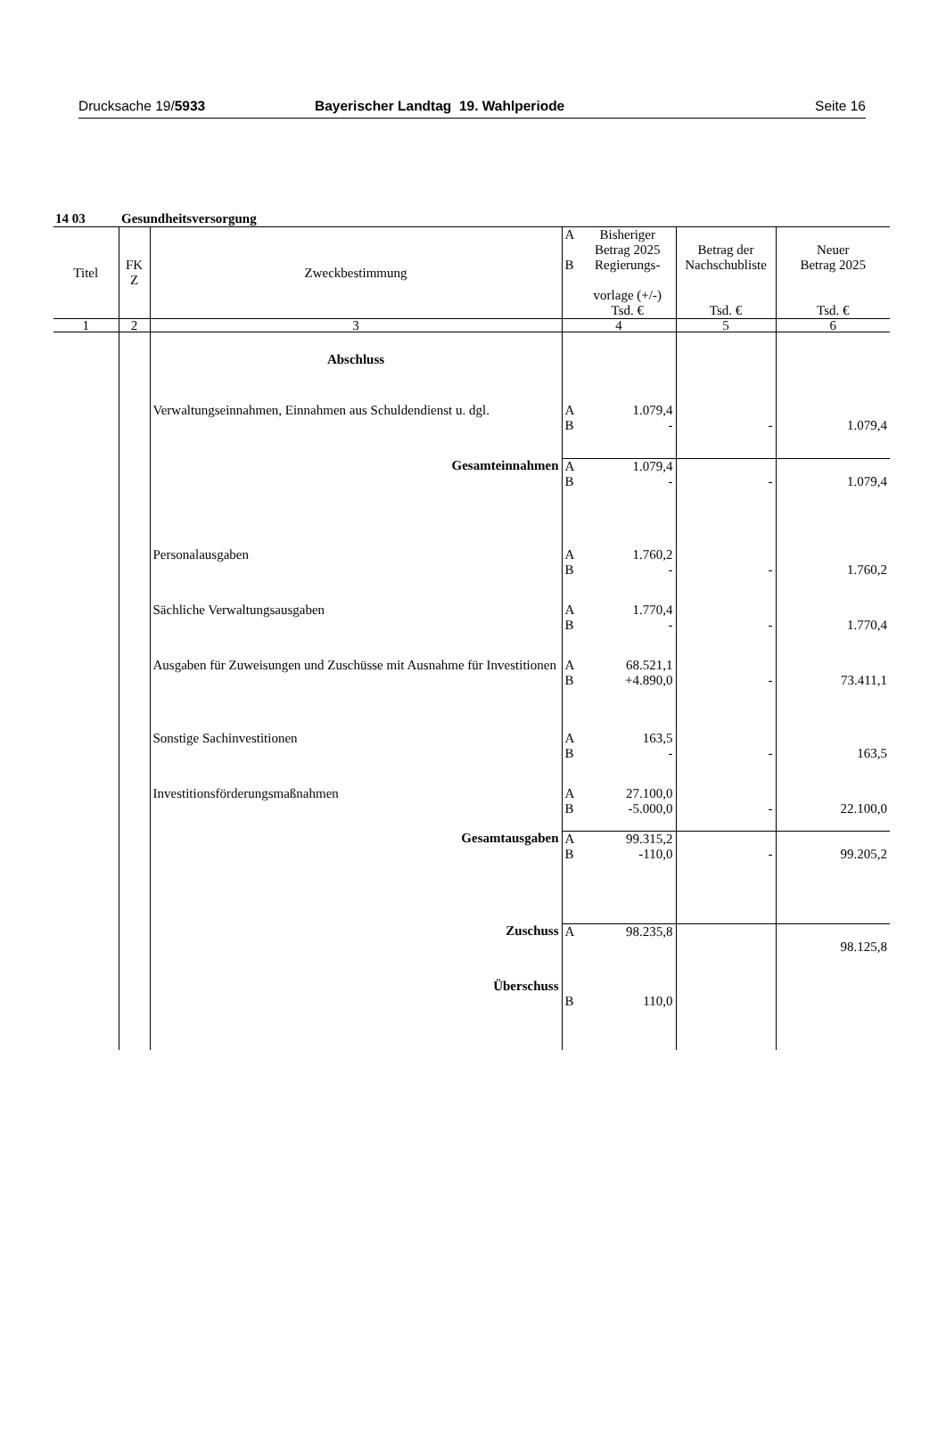Drucksache 19/5933 Bayerischer Landtag 19. Wahlperiode
Seite 16
14 03 Gesundheitsversorgung
| Titel | FK Z | Zweckbestimmung | A B | Bisheriger Betrag 2025 Regierungs- vorlage (+/-) Tsd. € | Betrag der Nachschubliste Tsd. € | Neuer Betrag 2025 Tsd. € |
| --- | --- | --- | --- | --- | --- | --- |
| 1 | 2 | 3 | 4 | | 5 | 6 |
| | | Abschluss | | | | |
| | | Verwaltungseinnahmen, Einnahmen aus Schuldendienst u. dgl. | A B | 1.079,4 - | - | 1.079,4 |
| | | Gesamteinnahmen | A B | 1.079,4 - | - | 1.079,4 |
| | | Personalausgaben | A B | 1.760,2 - | - | 1.760,2 |
| | | Sächliche Verwaltungsausgaben | A B | 1.770,4 - | - | 1.770,4 |
| | | Ausgaben für Zuweisungen und Zuschüsse mit Ausnahme für Investitionen | A B | 68.521,1 +4.890,0 | - | 73.411,1 |
| | | Sonstige Sachinvestitionen | A B | 163,5 - | - | 163,5 |
| | | Investitionsförderungsmaßnahmen | A B | 27.100,0 -5.000,0 | - | 22.100,0 |
| | | Gesamtausgaben | A B | 99.315,2 -110,0 | - | 99.205,2 |
| | | Zuschuss | A | 98.235,8 | | 98.125,8 |
| | | Überschuss | B | 110,0 | | |